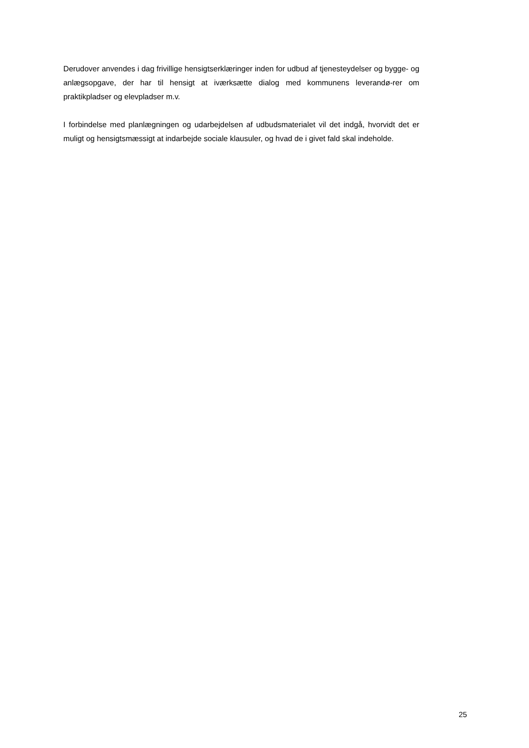Derudover anvendes i dag frivillige hensigtserklæringer inden for udbud af tjenesteydelser og bygge- og anlægsopgave, der har til hensigt at iværksætte dialog med kommunens leverandø-rer om praktikpladser og elevpladser m.v.
I forbindelse med planlægningen og udarbejdelsen af udbudsmaterialet vil det indgå, hvorvidt det er muligt og hensigtsmæssigt at indarbejde sociale klausuler, og hvad de i givet fald skal indeholde.
25